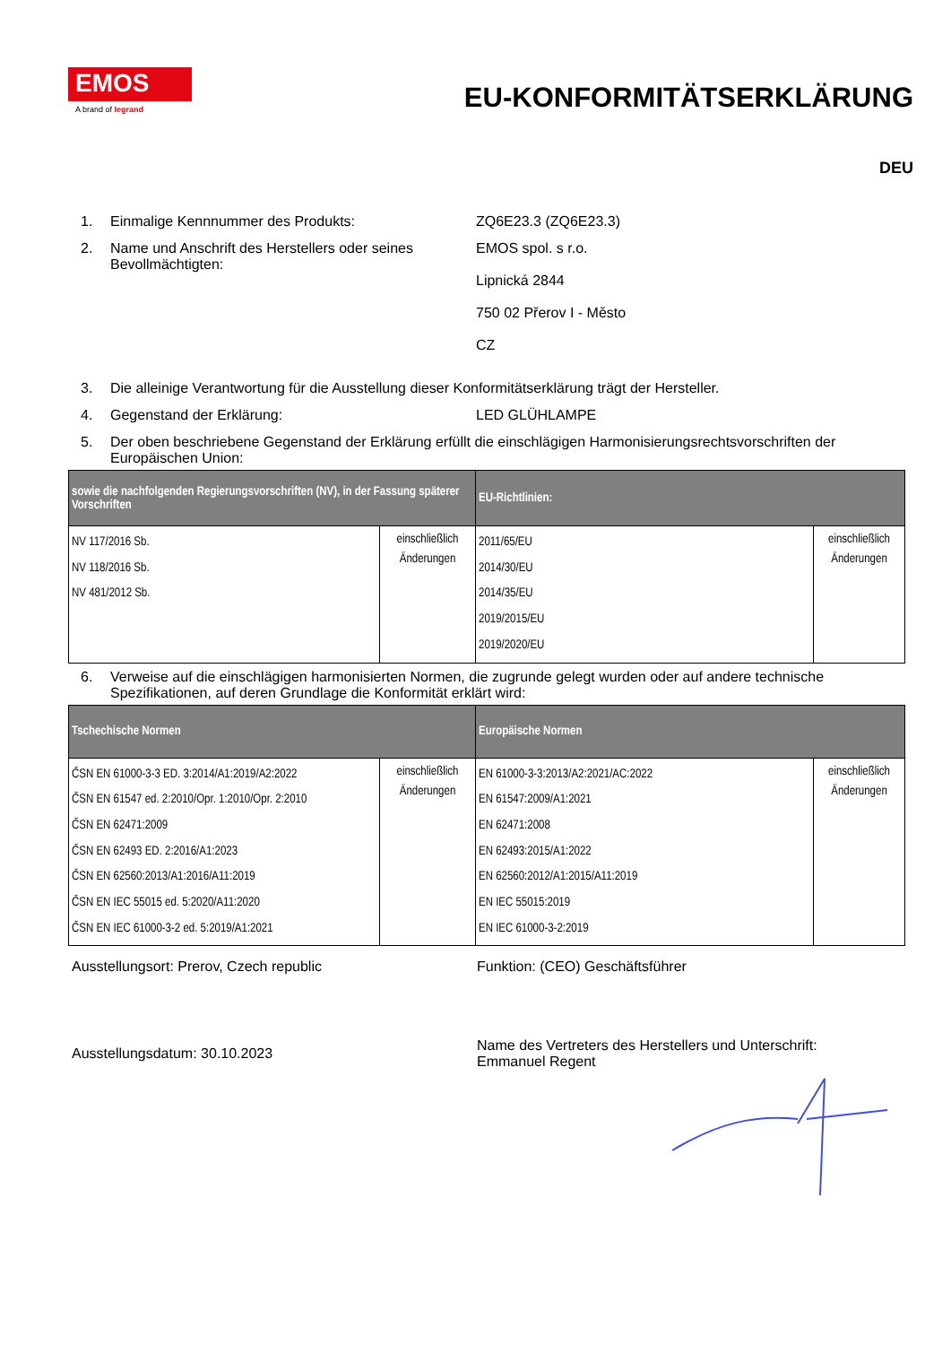EMOS
A brand of legrand
EU-KONFORMITÄTSERKLÄRUNG
DEU
1. Einmalige Kennnummer des Produkts: ZQ6E23.3 (ZQ6E23.3)
2. Name und Anschrift des Herstellers oder seines Bevollmächtigten:
EMOS spol. s r.o.
Lipnická 2844
750 02 Přerov I - Město
CZ
3. Die alleinige Verantwortung für die Ausstellung dieser Konformitätserklärung trägt der Hersteller.
4. Gegenstand der Erklärung: LED GLÜHLAMPE
5. Der oben beschriebene Gegenstand der Erklärung erfüllt die einschlägigen Harmonisierungsrechtsvorschriften der Europäischen Union:
| sowie die nachfolgenden Regierungsvorschriften (NV), in der Fassung späterer Vorschriften | | EU-Richtlinien: | |
| --- | --- | --- | --- |
| NV 117/2016 Sb. NV 118/2016 Sb. NV 481/2012 Sb. | einschließlich Änderungen | 2011/65/EU 2014/30/EU 2014/35/EU 2019/2015/EU 2019/2020/EU | einschließlich Änderungen |
6. Verweise auf die einschlägigen harmonisierten Normen, die zugrunde gelegt wurden oder auf andere technische Spezifikationen, auf deren Grundlage die Konformität erklärt wird:
| Tschechische Normen | | Europäische Normen | |
| --- | --- | --- | --- |
| ČSN EN 61000-3-3 ED. 3:2014/A1:2019/A2:2022 ČSN EN 61547 ed. 2:2010/Opr. 1:2010/Opr. 2:2010 ČSN EN 62471:2009 ČSN EN 62493 ED. 2:2016/A1:2023 ČSN EN 62560:2013/A1:2016/A11:2019 ČSN EN IEC 55015 ed. 5:2020/A11:2020 ČSN EN IEC 61000-3-2 ed. 5:2019/A1:2021 | einschließlich Änderungen | EN 61000-3-3:2013/A2:2021/AC:2022 EN 61547:2009/A1:2021 EN 62471:2008 EN 62493:2015/A1:2022 EN 62560:2012/A1:2015/A11:2019 EN IEC 55015:2019 EN IEC 61000-3-2:2019 | einschließlich Änderungen |
Ausstellungsort: Prerov, Czech republic Funktion: (CEO) Geschäftsführer
Ausstellungsdatum: 30.10.2023
Name des Vertreters des Herstellers und Unterschrift: Emmanuel Regent